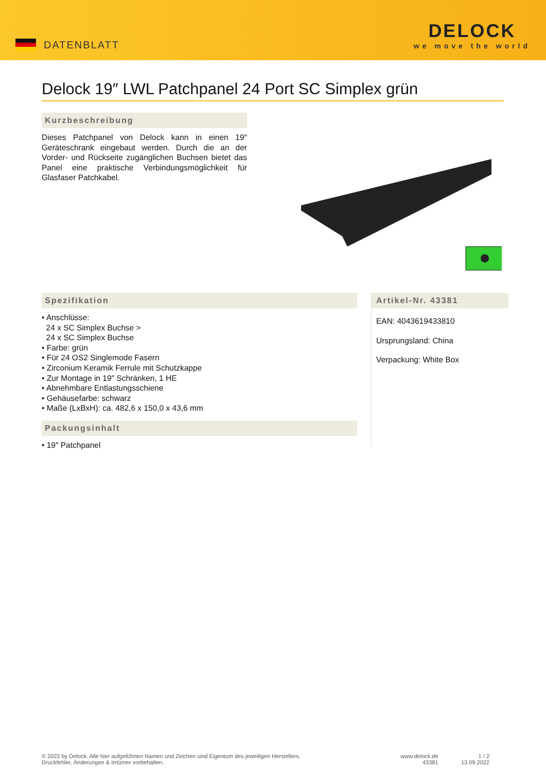DATENBLATT
DELOCK
we move the world
Delock 19″ LWL Patchpanel 24 Port SC Simplex grün
Kurzbeschreibung
Dieses Patchpanel von Delock kann in einen 19″ Geräteschrank eingebaut werden. Durch die an der Vorder- und Rückseite zugänglichen Buchsen bietet das Panel eine praktische Verbindungsmöglichkeit für Glasfaser Patchkabel.
Spezifikation
• Anschlüsse:
24 x SC Simplex Buchse >
24 x SC Simplex Buchse
• Farbe: grün
• Für 24 OS2 Singlemode Fasern
• Zirconium Keramik Ferrule mit Schutzkappe
• Zur Montage in 19″ Schränken, 1 HE
• Abnehmbare Entlastungsschiene
• Gehäusefarbe: schwarz
• Maße (LxBxH): ca. 482,6 x 150,0 x 43,6 mm
Packungsinhalt
• 19″ Patchpanel
Artikel-Nr. 43381
EAN: 4043619433810
Ursprungsland: China
Verpackung: White Box
© 2022 by Delock. Alle hier aufgeführten Namen und Zeichen sind Eigentum des jeweiligen Herstellers.
Druckfehler, Änderungen & Irrtümer vorbehalten.
www.delock.de
43381
1 / 2
13.09.2022